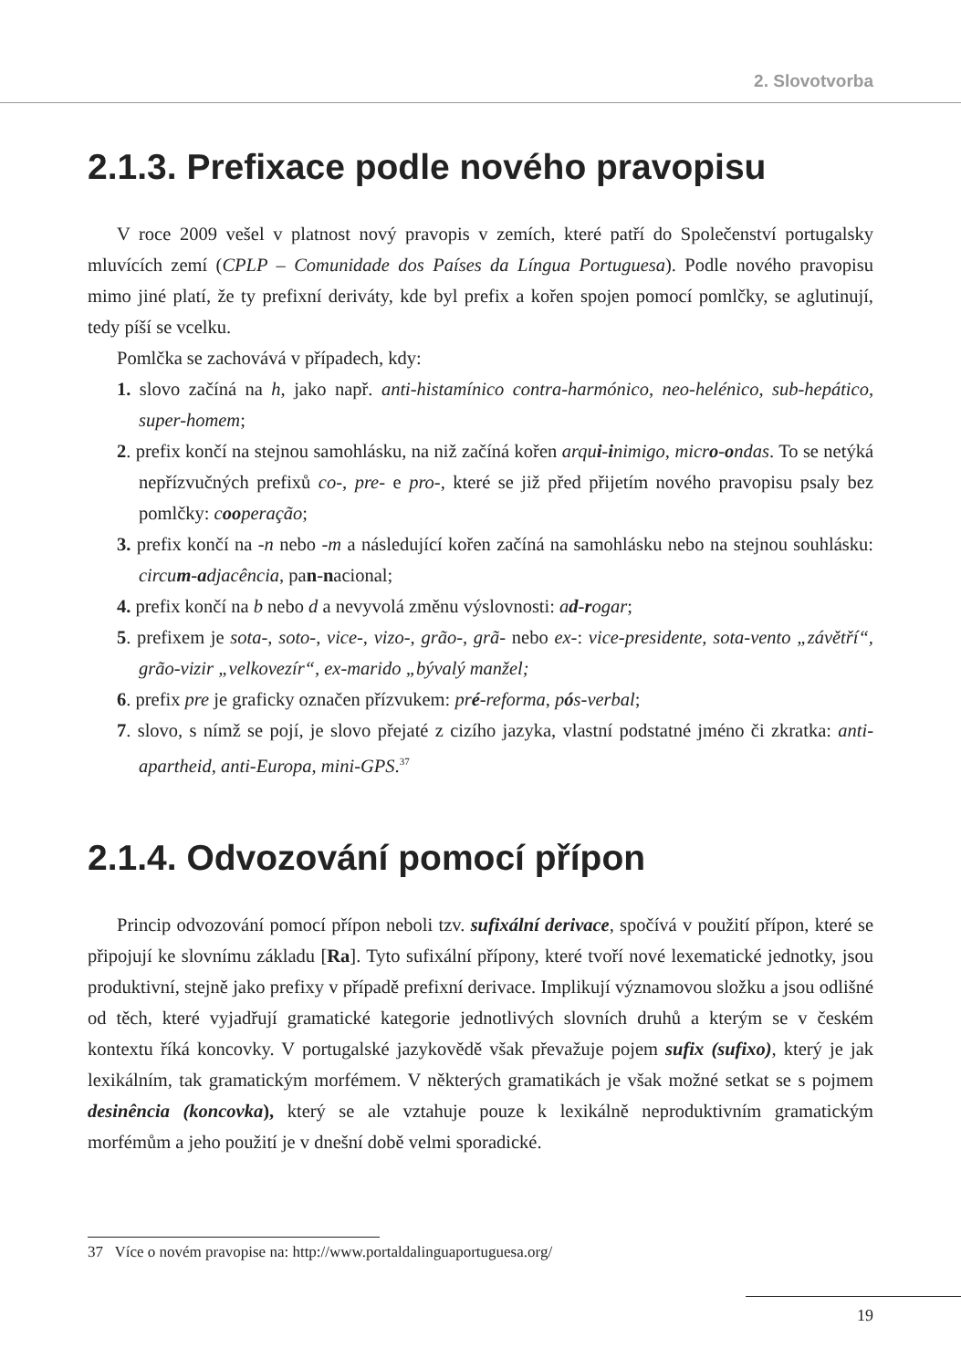2. Slovotvorba
2.1.3. Prefixace podle nového pravopisu
V roce 2009 vešel v platnost nový pravopis v zemích, které patří do Společenství portugalsky mluvících zemí (CPLP – Comunidade dos Países da Língua Portuguesa). Podle nového pravopisu mimo jiné platí, že ty prefixní deriváty, kde byl prefix a kořen spojen pomocí pomlčky, se aglutinují, tedy píší se vcelku.
Pomlčka se zachovává v případech, kdy:
1. slovo začíná na h, jako např. anti-histamínico contra-harmónico, neo-helénico, sub-hepático, super-homem;
2. prefix končí na stejnou samohlásku, na niž začíná kořen arqui-inimigo, micro-ondas. To se netýká nepřízvučných prefixů co-, pre- e pro-, které se již před přijetím nového pravopisu psaly bez pomlčky: cooperação;
3. prefix končí na -n nebo -m a následující kořen začíná na samohlásku nebo na stejnou souhlásku: circum-adjacência, pan-nacional;
4. prefix končí na b nebo d a nevyvolá změnu výslovnosti: ad-rogar;
5. prefixem je sota-, soto-, vice-, vizo-, grão-, grã- nebo ex-: vice-presidente, sota-vento „závětří“, grão-vizir „velkovezír“, ex-marido „bývalý manžel;
6. prefix pre je graficky označen přízvukem: pré-reforma, pós-verbal;
7. slovo, s nímž se pojí, je slovo přejaté z cizího jazyka, vlastní podstatné jméno či zkratka: anti-apartheid, anti-Europa, mini-GPS.<sup>37</sup>
2.1.4. Odvozování pomocí přípon
Princip odvozování pomocí přípon neboli tzv. sufixální derivace, spočívá v použití přípon, které se připojují ke slovnímu základu [Ra]. Tyto sufixální přípony, které tvoří nové lexematické jednotky, jsou produktivní, stejně jako prefixy v případě prefixní derivace. Implikují významovou složku a jsou odlišné od těch, které vyjadřují gramatické kategorie jednotlivých slovních druhů a kterým se v českém kontextu říká koncovky. V portugalské jazykovědě však převažuje pojem sufix (sufixo), který je jak lexikálním, tak gramatickým morfémem. V některých gramatikách je však možné setkat se s pojmem desinência (koncovka), který se ale vztahuje pouze k lexikálně neproduktivním gramatickým morfémům a jeho použití je v dnešní době velmi sporadické.
37 Více o novém pravopise na: http://www.portaldalinguaportuguesa.org/
19